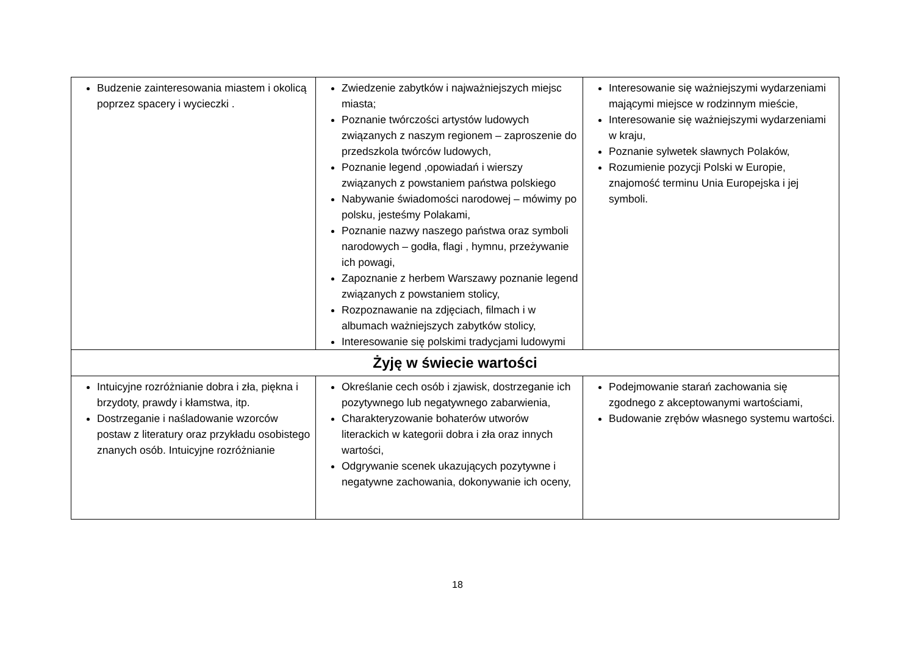| Budzenie zainteresowania miastem i okolicą poprzez spacery i wycieczki . | Zwiedzenie zabytków i najważniejszych miejsc miasta; Poznanie twórczości artystów ludowych związanych z naszym regionem – zaproszenie do przedszkola twórców ludowych, Poznanie legend ,opowiadań i wierszy związanych z powstaniem państwa polskiego Nabywanie świadomości narodowej – mówimy po polsku, jesteśmy Polakami, Poznanie nazwy naszego państwa oraz symboli narodowych – godła, flagi , hymnu, przeżywanie ich powagi, Zapoznanie z herbem Warszawy poznanie legend związanych z powstaniem stolicy, Rozpoznawanie na zdjęciach, filmach i w albumach ważniejszych zabytków stolicy, Interesowanie się polskimi tradycjami ludowymi | Interesowanie się ważniejszymi wydarzeniami mającymi miejsce w rodzinnym mieście, Interesowanie się ważniejszymi wydarzeniami w kraju, Poznanie sylwetek sławnych Polaków, Rozumienie pozycji Polski w Europie, znajomość terminu Unia Europejska i jej symboli. |
| Żyję w świecie wartości | | |
| Intuicyjne rozróżnianie dobra i zła, piękna i brzydoty, prawdy i kłamstwa, itp. Dostrzeganie i naśladowanie wzorców postaw z literatury oraz przykładu osobistego znanych osób. Intuicyjne rozróżnianie | Określanie cech osób i zjawisk, dostrzeganie ich pozytywnego lub negatywnego zabarwienia, Charakteryzowanie bohaterów utworów literackich w kategorii dobra i zła oraz innych wartości, Odgrywanie scenek ukazujących pozytywne i negatywne zachowania, dokonywanie ich oceny, | Podejmowanie starań zachowania się zgodnego z akceptowanymi wartościami, Budowanie zrębów własnego systemu wartości. |
18